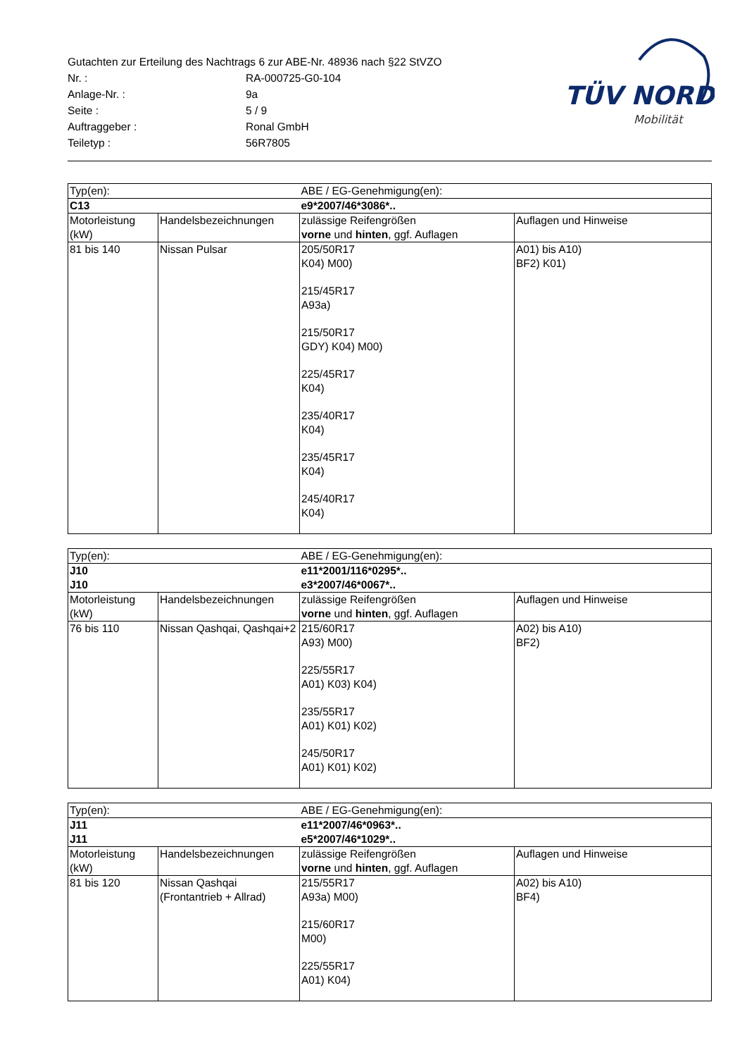| Gutachten zur Erteilung des Nachtrags 6 zur ABE-Nr. 48936 nach §22 StVZO | |
| Nr. : | RA-000725-G0-104 |
| Anlage-Nr. : | 9a |
| Seite : | 5 / 9 |
| Auftraggeber : | Ronal GmbH |
| Teiletyp : | 56R7805 |
TÜV NORD
Mobilität
| Typ(en): | | ABE / EG-Genehmigung(en): | |
| C13 | | e9*2007/46*3086*.. | |
| Motorleistung (kW) | Handelsbezeichnungen | zulässige Reifengrößen vorne und hinten , ggf. Auflagen | Auflagen und Hinweise |
| 81 bis 140 | Nissan Pulsar | 205/50R17 K04) M00) 215/45R17 A93a) 215/50R17 GDY) K04) M00) 225/45R17 K04) 235/40R17 K04) 235/45R17 K04) 245/40R17 K04) | A01) bis A10) BF2) K01) |
| Typ(en): | | ABE / EG-Genehmigung(en): | |
| J10 | | e11*2001/116*0295*.. | |
| J10 | | e3*2007/46*0067*.. | |
| Motorleistung (kW) | Handelsbezeichnungen | zulässige Reifengrößen vorne und hinten , ggf. Auflagen | Auflagen und Hinweise |
| 76 bis 110 | Nissan Qashqai, Qashqai+2 | 215/60R17 A93) M00) 225/55R17 A01) K03) K04) 235/55R17 A01) K01) K02) 245/50R17 A01) K01) K02) | A02) bis A10) BF2) |
| Typ(en): | | ABE / EG-Genehmigung(en): | |
| J11 | | e11*2007/46*0963*.. | |
| J11 | | e5*2007/46*1029*.. | |
| Motorleistung (kW) | Handelsbezeichnungen | zulässige Reifengrößen vorne und hinten , ggf. Auflagen | Auflagen und Hinweise |
| 81 bis 120 | Nissan Qashqai (Frontantrieb + Allrad) | 215/55R17 A93a) M00) 215/60R17 M00) 225/55R17 A01) K04) | A02) bis A10) BF4) |